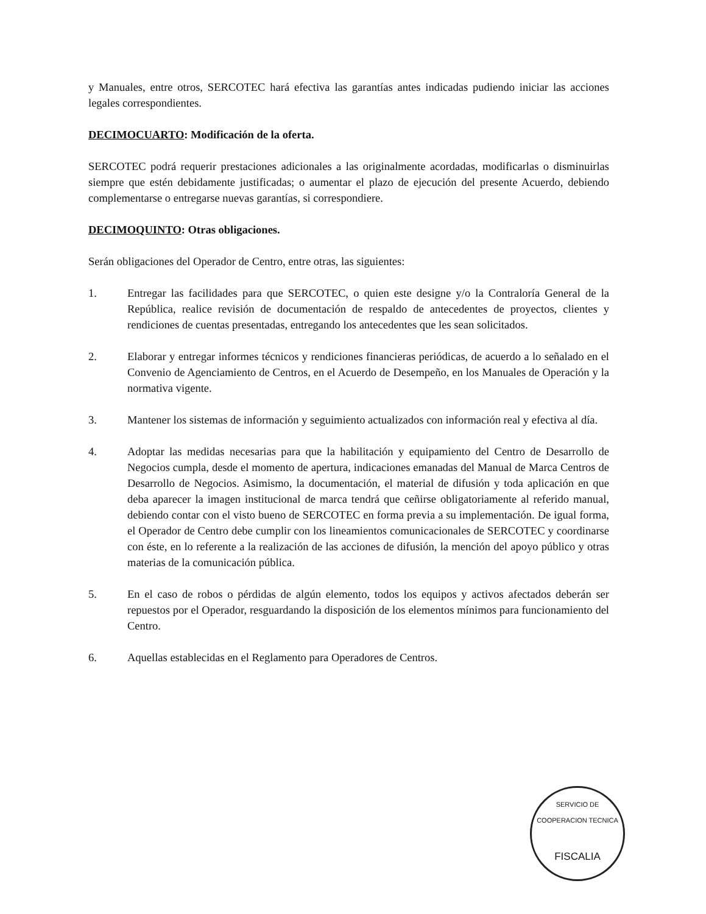y Manuales, entre otros, SERCOTEC hará efectiva las garantías antes indicadas pudiendo iniciar las acciones legales correspondientes.
DECIMOCUARTO: Modificación de la oferta.
SERCOTEC podrá requerir prestaciones adicionales a las originalmente acordadas, modificarlas o disminuirlas siempre que estén debidamente justificadas; o aumentar el plazo de ejecución del presente Acuerdo, debiendo complementarse o entregarse nuevas garantías, si correspondiere.
DECIMOQUINTO: Otras obligaciones.
Serán obligaciones del Operador de Centro, entre otras, las siguientes:
1. Entregar las facilidades para que SERCOTEC, o quien este designe y/o la Contraloría General de la República, realice revisión de documentación de respaldo de antecedentes de proyectos, clientes y rendiciones de cuentas presentadas, entregando los antecedentes que les sean solicitados.
2. Elaborar y entregar informes técnicos y rendiciones financieras periódicas, de acuerdo a lo señalado en el Convenio de Agenciamiento de Centros, en el Acuerdo de Desempeño, en los Manuales de Operación y la normativa vigente.
3. Mantener los sistemas de información y seguimiento actualizados con información real y efectiva al día.
4. Adoptar las medidas necesarias para que la habilitación y equipamiento del Centro de Desarrollo de Negocios cumpla, desde el momento de apertura, indicaciones emanadas del Manual de Marca Centros de Desarrollo de Negocios. Asimismo, la documentación, el material de difusión y toda aplicación en que deba aparecer la imagen institucional de marca tendrá que ceñirse obligatoriamente al referido manual, debiendo contar con el visto bueno de SERCOTEC en forma previa a su implementación. De igual forma, el Operador de Centro debe cumplir con los lineamientos comunicacionales de SERCOTEC y coordinarse con éste, en lo referente a la realización de las acciones de difusión, la mención del apoyo público y otras materias de la comunicación pública.
5. En el caso de robos o pérdidas de algún elemento, todos los equipos y activos afectados deberán ser repuestos por el Operador, resguardando la disposición de los elementos mínimos para funcionamiento del Centro.
6. Aquellas establecidas en el Reglamento para Operadores de Centros.
SERVICIO DE COOPERACION TECNICA
FISCALIA